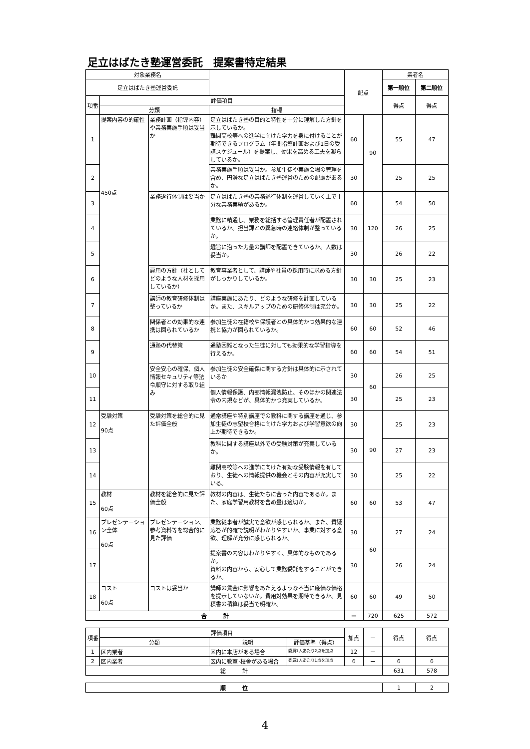足立はばたき塾運営委託　提案書特定結果
| 対象業務名 | | | | 配点 | | 業者名 | |
| --- | --- | --- | --- | --- | --- | --- | --- |
| 足立はばたき塾運営委託 | | | | | | 第一順位 | 第二順位 |
| 項番 | 評価項目 | | | | | 得点 | 得点 |
| | 分類 | | 指標 | | | | |
| 1 | 提案内容の的確性 450点 | 業務計画（指導内容）や業務実施手順は妥当か | 足立はばたき塾の目的と特性を十分に理解した方針を示しているか。 難関高校等への進学に向けた学力を身に付けることが期待できるプログラム（年間指導計画および1日の受講スケジュール）を提案し、効果を高める工夫を凝らしているか。 | 60 | 90 | 55 | 47 |
| 2 | | | 業務実施手順は妥当か。参加生徒や実施会場の管理を含め、円滑な足立はばたき塾運営のための配慮があるか。 | 30 | | 25 | 25 |
| 3 | | 業務遂行体制は妥当か | 足立はばたき塾の業務遂行体制を運営していく上で十分な業務実績があるか。 | 60 | 120 | 54 | 50 |
| 4 | | | 業務に精通し、業務を総括する管理責任者が配置されているか。担当課との緊急時の連絡体制が整っているか。 | 30 | | 26 | 25 |
| 5 | | | 趣旨に沿った力量の講師を配置できているか。人数は妥当か。 | 30 | | 26 | 22 |
| 6 | | 雇用の方針（社としてどのような人材を採用しているか） | 教育事業者として、講師や社員の採用時に求める方針がしっかりしているか。 | 30 | 30 | 25 | 23 |
| 7 | | 講師の教育研修体制は整っているか | 講座実施にあたり、どのような研修を計画しているか。また、スキルアップのための研修体制は充分か。 | 30 | 30 | 25 | 22 |
| 8 | | 関係者との効果的な連携は図られているか | 参加生徒の在籍校や保護者との具体的かつ効果的な連携と協力が図られているか。 | 60 | 60 | 52 | 46 |
| 9 | | 通塾の代替策 | 通塾困難となった生徒に対しても効果的な学習指導を行えるか。 | 60 | 60 | 54 | 51 |
| 10 | | 安全安心の確保、個人情報セキュリティ等法令順守に対する取り組み | 参加生徒の安全確保に関する方針は具体的に示されているか | 30 | 60 | 26 | 25 |
| 11 | | | 個人情報保護、内部情報漏洩防止、そのほかの関連法令の内規などが、具体的かつ充実しているか。 | 30 | | 25 | 23 |
| 12 | 受験対策 90点 | 受験対策を総合的に見た評価全般 | 通常講座や特別講座での教科に関する講座を通じ、参加生徒の志望校合格に向けた学力および学習意欲の向上が期待できるか。 | 30 | 90 | 25 | 23 |
| 13 | | | 教科に関する講座以外での受験対策が充実しているか。 | 30 | | 27 | 23 |
| 14 | | | 難関高校等への進学に向けた有効な受験情報を有しており、生徒への情報提供の機会とその内容が充実している。 | 30 | | 25 | 22 |
| 15 | 教材 60点 | 教材を総合的に見た評価全般 | 教材の内容は、生徒たちに合った内容であるか。また、家庭学習用教材を含め量は適切か。 | 60 | 60 | 53 | 47 |
| 16 | プレゼンテーション全体 60点 | プレゼンテーション、参考資料等を総合的に見た評価 | 業務従事者が誠実で意欲が感じられるか。また、質疑応答が的確で説明がわかりやすいか。事業に対する意欲、理解が充分に感じられるか。 | 30 | 60 | 27 | 24 |
| 17 | | | 提案書の内容はわかりやすく、具体的なものであるか。 資料の内容から、安心して業務委託をすることができるか。 | 30 | | 26 | 24 |
| 18 | コスト 60点 | コストは妥当か | 講師の賃金に影響をあたえるような不当に廉価な価格を提示していないか。費用対効果を期待できるか。見積書の積算は妥当で明確か。 | 60 | 60 | 49 | 50 |
| 合 計 | | | | ー | 720 | 625 | 572 |
| 項番 | 評価項目 | | | 加点 | ー | 得点 | 得点 |
| | 分類 | 説明 | 評価基準（得点） | | | | |
| 1 | 区内業者 | 区内に本店がある場合 | 委員1人あたり2点を加点 | 12 | ー | | |
| 2 | 区内業者 | 区内に教室･校舎がある場合 | 委員1人あたり1点を加点 | 6 | ー | 6 | 6 |
| 総 計 | | | | | | 631 | 578 |
| 順 位 | 1 | 2 |
4